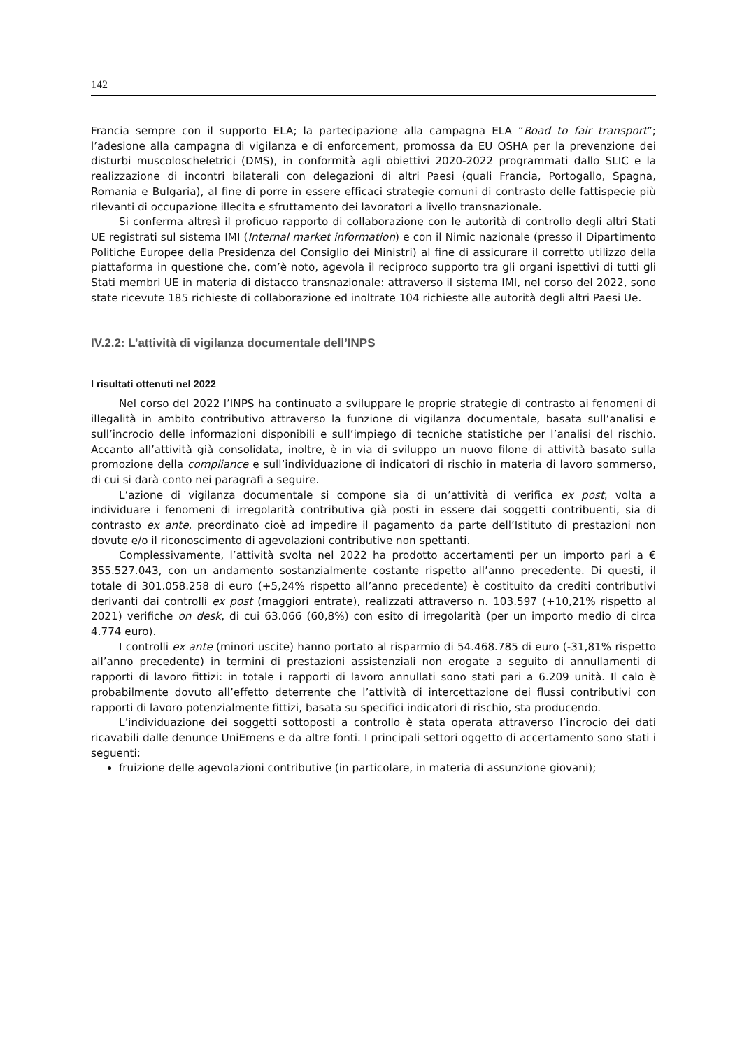142
Francia sempre con il supporto ELA; la partecipazione alla campagna ELA “Road to fair transport”; l’adesione alla campagna di vigilanza e di enforcement, promossa da EU OSHA per la prevenzione dei disturbi muscoloscheletrici (DMS), in conformità agli obiettivi 2020-2022 programmati dallo SLIC e la realizzazione di incontri bilaterali con delegazioni di altri Paesi (quali Francia, Portogallo, Spagna, Romania e Bulgaria), al fine di porre in essere efficaci strategie comuni di contrasto delle fattispecie più rilevanti di occupazione illecita e sfruttamento dei lavoratori a livello transnazionale.
Si conferma altresì il proficuo rapporto di collaborazione con le autorità di controllo degli altri Stati UE registrati sul sistema IMI (Internal market information) e con il Nimic nazionale (presso il Dipartimento Politiche Europee della Presidenza del Consiglio dei Ministri) al fine di assicurare il corretto utilizzo della piattaforma in questione che, com’è noto, agevola il reciproco supporto tra gli organi ispettivi di tutti gli Stati membri UE in materia di distacco transnazionale: attraverso il sistema IMI, nel corso del 2022, sono state ricevute 185 richieste di collaborazione ed inoltrate 104 richieste alle autorità degli altri Paesi Ue.
IV.2.2: L’attività di vigilanza documentale dell’INPS
I risultati ottenuti nel 2022
Nel corso del 2022 l’INPS ha continuato a sviluppare le proprie strategie di contrasto ai fenomeni di illegalità in ambito contributivo attraverso la funzione di vigilanza documentale, basata sull’analisi e sull’incrocio delle informazioni disponibili e sull’impiego di tecniche statistiche per l’analisi del rischio. Accanto all’attività già consolidata, inoltre, è in via di sviluppo un nuovo filone di attività basato sulla promozione della compliance e sull’individuazione di indicatori di rischio in materia di lavoro sommerso, di cui si darà conto nei paragrafi a seguire.
L’azione di vigilanza documentale si compone sia di un’attività di verifica ex post, volta a individuare i fenomeni di irregolarità contributiva già posti in essere dai soggetti contribuenti, sia di contrasto ex ante, preordinato cioè ad impedire il pagamento da parte dell’Istituto di prestazioni non dovute e/o il riconoscimento di agevolazioni contributive non spettanti.
Complessivamente, l’attività svolta nel 2022 ha prodotto accertamenti per un importo pari a € 355.527.043, con un andamento sostanzialmente costante rispetto all’anno precedente. Di questi, il totale di 301.058.258 di euro (+5,24% rispetto all’anno precedente) è costituito da crediti contributivi derivanti dai controlli ex post (maggiori entrate), realizzati attraverso n. 103.597 (+10,21% rispetto al 2021) verifiche on desk, di cui 63.066 (60,8%) con esito di irregolarità (per un importo medio di circa 4.774 euro).
I controlli ex ante (minori uscite) hanno portato al risparmio di 54.468.785 di euro (-31,81% rispetto all’anno precedente) in termini di prestazioni assistenziali non erogate a seguito di annullamenti di rapporti di lavoro fittizi: in totale i rapporti di lavoro annullati sono stati pari a 6.209 unità. Il calo è probabilmente dovuto all’effetto deterrente che l’attività di intercettazione dei flussi contributivi con rapporti di lavoro potenzialmente fittizi, basata su specifici indicatori di rischio, sta producendo.
L’individuazione dei soggetti sottoposti a controllo è stata operata attraverso l’incrocio dei dati ricavabili dalle denunce UniEmens e da altre fonti. I principali settori oggetto di accertamento sono stati i seguenti:
fruizione delle agevolazioni contributive (in particolare, in materia di assunzione giovani);